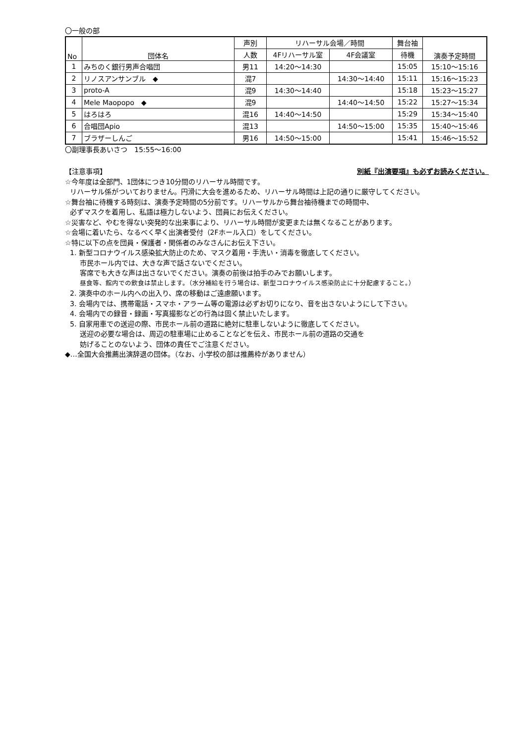〇一般の部
| No | 団体名 | 声別 | リハーサル会場／時間 | | 舞台袖 | 演奏予定時間 |
| --- | --- | --- | --- | --- | --- | --- |
| | | 人数 | 4Fリハーサル室 | 4F会議室 | 待機 | |
| 1 | みちのく銀行男声合唱団 | 男11 | 14:20～14:30 | | 15:05 | 15:10～15:16 |
| 2 | リノスアンサンブル ◆ | 混7 | | 14:30～14:40 | 15:11 | 15:16～15:23 |
| 3 | proto-A | 混9 | 14:30～14:40 | | 15:18 | 15:23～15:27 |
| 4 | Mele Maopopo ◆ | 混9 | | 14:40～14:50 | 15:22 | 15:27～15:34 |
| 5 | はろはろ | 混16 | 14:40～14:50 | | 15:29 | 15:34～15:40 |
| 6 | 合唱団Apio | 混13 | | 14:50～15:00 | 15:35 | 15:40～15:46 |
| 7 | ブラザーしんご | 男16 | 14:50～15:00 | | 15:41 | 15:46～15:52 |
〇副理事長あいさつ　15:55～16:00
【注意事項】 別紙『出演要項』も必ずお読みください。
☆今年度は全部門、1団体につき10分間のリハーサル時間です。
リハーサル係がついておりません。円滑に大会を進めるため、リハーサル時間は上記の通りに厳守してください。
☆舞台袖に待機する時刻は、演奏予定時間の5分前です。リハーサルから舞台袖待機までの時間中、
必ずマスクを着用し、私語は極力しないよう、団員にお伝えください。
☆災害など、やむを得ない突発的な出来事により、リハーサル時間が変更または無くなることがあります。
☆会場に着いたら、なるべく早く出演者受付（2Fホール入口）をしてください。
☆特に以下の点を団員・保護者・関係者のみなさんにお伝え下さい。
1. 新型コロナウイルス感染拡大防止のため、マスク着用・手洗い・消毒を徹底してください。
市民ホール内では、大きな声で話さないでください。
客席でも大きな声は出さないでください。演奏の前後は拍手のみでお願いします。
昼食等、館内での飲食は禁止します。（水分補給を行う場合は、新型コロナウイルス感染防止に十分配慮すること。）
2. 演奏中のホール内への出入り、席の移動はご遠慮願います。
3. 会場内では、携帯電話・スマホ・アラーム等の電源は必ずお切りになり、音を出さないようにして下さい。
4. 会場内での録音・録画・写真撮影などの行為は固く禁止いたします。
5. 自家用車での送迎の際、市民ホール前の道路に絶対に駐車しないように徹底してください。
送迎の必要な場合は、周辺の駐車場に止めることなどを伝え、市民ホール前の道路の交通を
妨げることのないよう、団体の責任でご注意ください。
◆…全国大会推薦出演辞退の団体。（なお、小学校の部は推薦枠がありません）